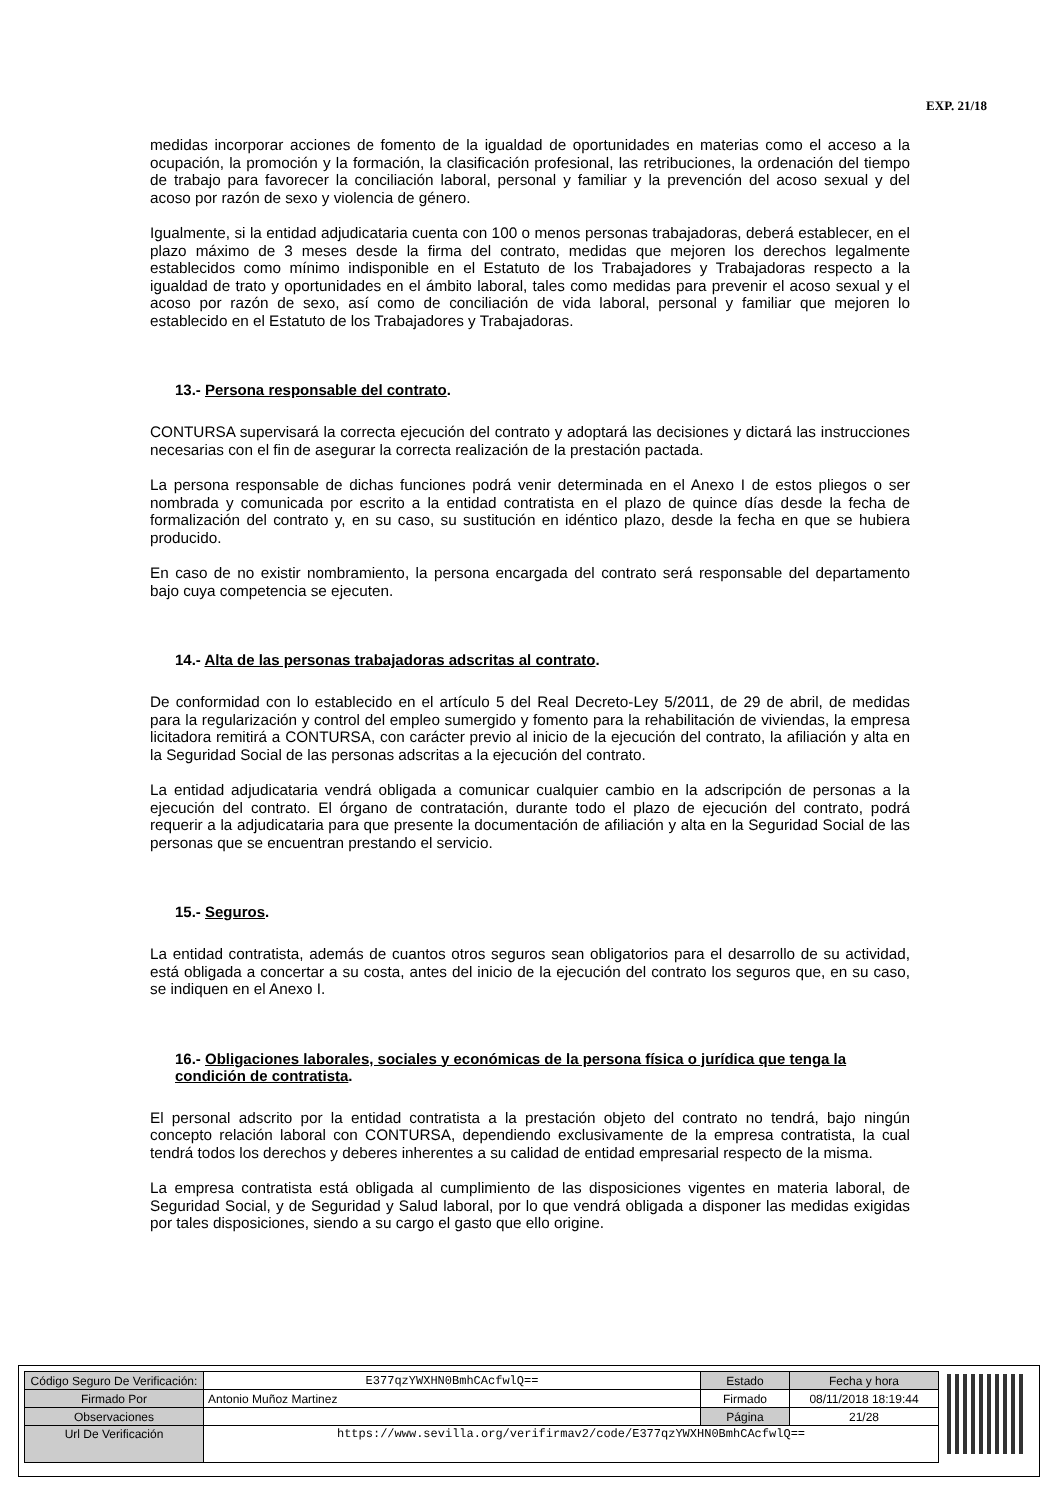EXP. 21/18
medidas incorporar acciones de fomento de la igualdad de oportunidades en materias como el acceso a la ocupación, la promoción y la formación, la clasificación profesional, las retribuciones, la ordenación del tiempo de trabajo para favorecer la conciliación laboral, personal y familiar y la prevención del acoso sexual y del acoso por razón de sexo y violencia de género.
Igualmente, si la entidad adjudicataria cuenta con 100 o menos personas trabajadoras, deberá establecer, en el plazo máximo de 3 meses desde la firma del contrato, medidas que mejoren los derechos legalmente establecidos como mínimo indisponible en el Estatuto de los Trabajadores y Trabajadoras respecto a la igualdad de trato y oportunidades en el ámbito laboral, tales como medidas para prevenir el acoso sexual y el acoso por razón de sexo, así como de conciliación de vida laboral, personal y familiar que mejoren lo establecido en el Estatuto de los Trabajadores y Trabajadoras.
13.- Persona responsable del contrato.
CONTURSA supervisará la correcta ejecución del contrato y adoptará las decisiones y dictará las instrucciones necesarias con el fin de asegurar la correcta realización de la prestación pactada.
La persona responsable de dichas funciones podrá venir determinada en el Anexo I de estos pliegos o ser nombrada y comunicada por escrito a la entidad contratista en el plazo de quince días desde la fecha de formalización del contrato y, en su caso, su sustitución en idéntico plazo, desde la fecha en que se hubiera producido.
En caso de no existir nombramiento, la persona encargada del contrato será responsable del departamento bajo cuya competencia se ejecuten.
14.- Alta de las personas trabajadoras adscritas al contrato.
De conformidad con lo establecido en el artículo 5 del Real Decreto-Ley 5/2011, de 29 de abril, de medidas para la regularización y control del empleo sumergido y fomento para la rehabilitación de viviendas, la empresa licitadora remitirá a CONTURSA, con carácter previo al inicio de la ejecución del contrato, la afiliación y alta en la Seguridad Social de las personas adscritas a la ejecución del contrato.
La entidad adjudicataria vendrá obligada a comunicar cualquier cambio en la adscripción de personas a la ejecución del contrato. El órgano de contratación, durante todo el plazo de ejecución del contrato, podrá requerir a la adjudicataria para que presente la documentación de afiliación y alta en la Seguridad Social de las personas que se encuentran prestando el servicio.
15.- Seguros.
La entidad contratista, además de cuantos otros seguros sean obligatorios para el desarrollo de su actividad, está obligada a concertar a su costa, antes del inicio de la ejecución del contrato los seguros que, en su caso, se indiquen en el Anexo I.
16.- Obligaciones laborales, sociales y económicas de la persona física o jurídica que tenga la condición de contratista.
El personal adscrito por la entidad contratista a la prestación objeto del contrato no tendrá, bajo ningún concepto relación laboral con CONTURSA, dependiendo exclusivamente de la empresa contratista, la cual tendrá todos los derechos y deberes inherentes a su calidad de entidad empresarial respecto de la misma.
La empresa contratista está obligada al cumplimiento de las disposiciones vigentes en materia laboral, de Seguridad Social, y de Seguridad y Salud laboral, por lo que vendrá obligada a disponer las medidas exigidas por tales disposiciones, siendo a su cargo el gasto que ello origine.
| Código Seguro De Verificación: | E377qzYWXHN0BmhCAcfwlQ== | Estado | Fecha y hora |
| Firmado Por | Antonio Muñoz Martinez | Firmado | 08/11/2018 18:19:44 |
| Observaciones | | Página | 21/28 |
| Url De Verificación | https://www.sevilla.org/verifirmav2/code/E377qzYWXHN0BmhCAcfwlQ== | | |